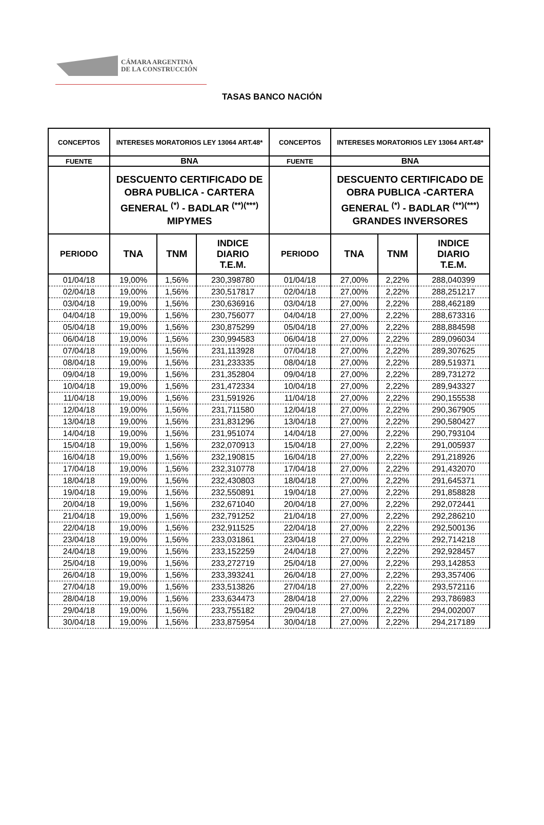CÁMARA ARGENTINA
DE LA CONSTRUCCIÓN
TASAS BANCO NACIÓN
| CONCEPTOS | INTERESES MORATORIOS LEY 13064 ART.48* | | | CONCEPTOS | INTERESES MORATORIOS LEY 13064 ART.48* | | |
| --- | --- | --- | --- | --- | --- | --- | --- |
| FUENTE | BNA | | | FUENTE | BNA | | |
| | DESCUENTO CERTIFICADO DE OBRA PUBLICA - CARTERA GENERAL <sup>(*)</sup> - BADLAR <sup>(**)(***)</sup> MIPYMES | | | | DESCUENTO CERTIFICADO DE OBRA PUBLICA -CARTERA GENERAL <sup>(*)</sup> - BADLAR <sup>(**)(***)</sup> GRANDES INVERSORES | | |
| PERIODO | TNA | TNM | INDICE DIARIO T.E.M. | PERIODO | TNA | TNM | INDICE DIARIO T.E.M. |
| 01/04/18 | 19,00% | 1,56% | 230,398780 | 01/04/18 | 27,00% | 2,22% | 288,040399 |
| 02/04/18 | 19,00% | 1,56% | 230,517817 | 02/04/18 | 27,00% | 2,22% | 288,251217 |
| 03/04/18 | 19,00% | 1,56% | 230,636916 | 03/04/18 | 27,00% | 2,22% | 288,462189 |
| 04/04/18 | 19,00% | 1,56% | 230,756077 | 04/04/18 | 27,00% | 2,22% | 288,673316 |
| 05/04/18 | 19,00% | 1,56% | 230,875299 | 05/04/18 | 27,00% | 2,22% | 288,884598 |
| 06/04/18 | 19,00% | 1,56% | 230,994583 | 06/04/18 | 27,00% | 2,22% | 289,096034 |
| 07/04/18 | 19,00% | 1,56% | 231,113928 | 07/04/18 | 27,00% | 2,22% | 289,307625 |
| 08/04/18 | 19,00% | 1,56% | 231,233335 | 08/04/18 | 27,00% | 2,22% | 289,519371 |
| 09/04/18 | 19,00% | 1,56% | 231,352804 | 09/04/18 | 27,00% | 2,22% | 289,731272 |
| 10/04/18 | 19,00% | 1,56% | 231,472334 | 10/04/18 | 27,00% | 2,22% | 289,943327 |
| 11/04/18 | 19,00% | 1,56% | 231,591926 | 11/04/18 | 27,00% | 2,22% | 290,155538 |
| 12/04/18 | 19,00% | 1,56% | 231,711580 | 12/04/18 | 27,00% | 2,22% | 290,367905 |
| 13/04/18 | 19,00% | 1,56% | 231,831296 | 13/04/18 | 27,00% | 2,22% | 290,580427 |
| 14/04/18 | 19,00% | 1,56% | 231,951074 | 14/04/18 | 27,00% | 2,22% | 290,793104 |
| 15/04/18 | 19,00% | 1,56% | 232,070913 | 15/04/18 | 27,00% | 2,22% | 291,005937 |
| 16/04/18 | 19,00% | 1,56% | 232,190815 | 16/04/18 | 27,00% | 2,22% | 291,218926 |
| 17/04/18 | 19,00% | 1,56% | 232,310778 | 17/04/18 | 27,00% | 2,22% | 291,432070 |
| 18/04/18 | 19,00% | 1,56% | 232,430803 | 18/04/18 | 27,00% | 2,22% | 291,645371 |
| 19/04/18 | 19,00% | 1,56% | 232,550891 | 19/04/18 | 27,00% | 2,22% | 291,858828 |
| 20/04/18 | 19,00% | 1,56% | 232,671040 | 20/04/18 | 27,00% | 2,22% | 292,072441 |
| 21/04/18 | 19,00% | 1,56% | 232,791252 | 21/04/18 | 27,00% | 2,22% | 292,286210 |
| 22/04/18 | 19,00% | 1,56% | 232,911525 | 22/04/18 | 27,00% | 2,22% | 292,500136 |
| 23/04/18 | 19,00% | 1,56% | 233,031861 | 23/04/18 | 27,00% | 2,22% | 292,714218 |
| 24/04/18 | 19,00% | 1,56% | 233,152259 | 24/04/18 | 27,00% | 2,22% | 292,928457 |
| 25/04/18 | 19,00% | 1,56% | 233,272719 | 25/04/18 | 27,00% | 2,22% | 293,142853 |
| 26/04/18 | 19,00% | 1,56% | 233,393241 | 26/04/18 | 27,00% | 2,22% | 293,357406 |
| 27/04/18 | 19,00% | 1,56% | 233,513826 | 27/04/18 | 27,00% | 2,22% | 293,572116 |
| 28/04/18 | 19,00% | 1,56% | 233,634473 | 28/04/18 | 27,00% | 2,22% | 293,786983 |
| 29/04/18 | 19,00% | 1,56% | 233,755182 | 29/04/18 | 27,00% | 2,22% | 294,002007 |
| 30/04/18 | 19,00% | 1,56% | 233,875954 | 30/04/18 | 27,00% | 2,22% | 294,217189 |